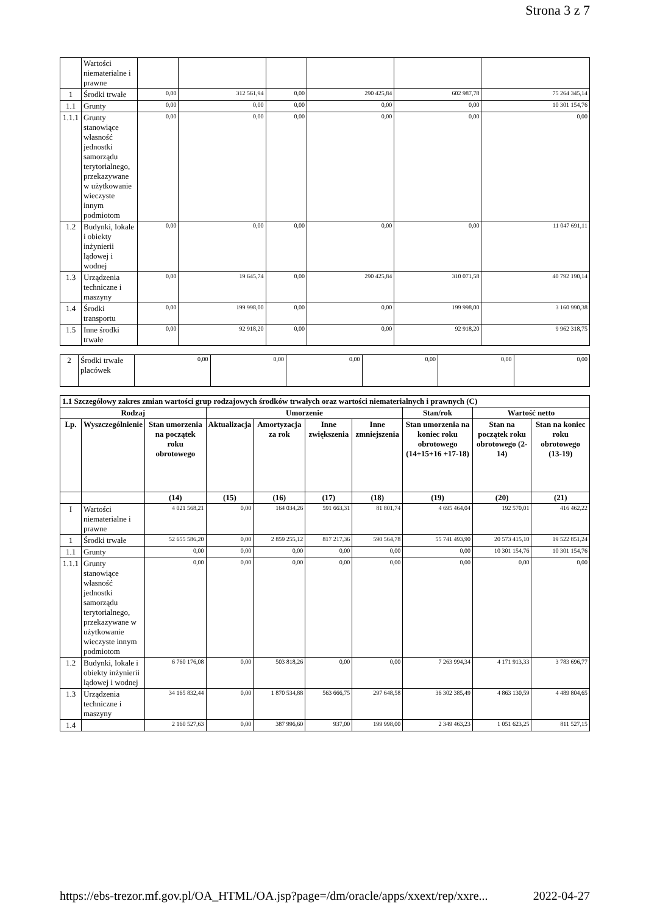Strona 3 z 7
| | Wartości niematerialne i prawne | | | | | | |
| 1 | Środki trwałe | 0,00 | 312 561,94 | 0,00 | 290 425,84 | 602 987,78 | 75 264 345,14 |
| 1.1 | Grunty | 0,00 | 0,00 | 0,00 | 0,00 | 0,00 | 10 301 154,76 |
| 1.1.1 | Grunty stanowiące własność jednostki samorządu terytorialnego, przekazywane w użytkowanie wieczyste innym podmiotom | 0,00 | 0,00 | 0,00 | 0,00 | 0,00 | 0,00 |
| 1.2 | Budynki, lokale i obiekty inżynierii lądowej i wodnej | 0,00 | 0,00 | 0,00 | 0,00 | 0,00 | 11 047 691,11 |
| 1.3 | Urządzenia techniczne i maszyny | 0,00 | 19 645,74 | 0,00 | 290 425,84 | 310 071,58 | 40 792 190,14 |
| 1.4 | Środki transportu | 0,00 | 199 998,00 | 0,00 | 0,00 | 199 998,00 | 3 160 990,38 |
| 1.5 | Inne środki trwałe | 0,00 | 92 918,20 | 0,00 | 0,00 | 92 918,20 | 9 962 318,75 |
| 2 | Środki trwałe placówek | 0,00 | 0,00 | 0,00 | 0,00 | 0,00 | 0,00 |
| 1.1 Szczegółowy zakres zmian wartości grup rodzajowych środków trwałych oraz wartości niematerialnych i prawnych (C) | | | | | | | | | |
| --- | --- | --- | --- | --- | --- | --- | --- | --- | --- |
| Rodzaj | | | Umorzenie | | | | Stan/rok | Wartość netto | |
| Lp. | Wyszczególnienie | Stan umorzenia na początek roku obrotowego | Aktualizacja | Amortyzacja za rok | Inne zwiększenia | Inne zmniejszenia | Stan umorzenia na koniec roku obrotowego (14+15+16 +17-18) | Stan na początek roku obrotowego (2-14) | Stan na koniec roku obrotowego (13-19) |
| | | (14) | (15) | (16) | (17) | (18) | (19) | (20) | (21) |
| I | Wartości niematerialne i prawne | 4 021 568,21 | 0,00 | 164 034,26 | 591 663,31 | 81 801,74 | 4 695 464,04 | 192 570,01 | 416 462,22 |
| 1 | Środki trwałe | 52 655 586,20 | 0,00 | 2 859 255,12 | 817 217,36 | 590 564,78 | 55 741 493,90 | 20 573 415,10 | 19 522 851,24 |
| 1.1 | Grunty | 0,00 | 0,00 | 0,00 | 0,00 | 0,00 | 0,00 | 10 301 154,76 | 10 301 154,76 |
| 1.1.1 | Grunty stanowiące własność jednostki samorządu terytorialnego, przekazywane w użytkowanie wieczyste innym podmiotom | 0,00 | 0,00 | 0,00 | 0,00 | 0,00 | 0,00 | 0,00 | 0,00 |
| 1.2 | Budynki, lokale i obiekty inżynierii lądowej i wodnej | 6 760 176,08 | 0,00 | 503 818,26 | 0,00 | 0,00 | 7 263 994,34 | 4 171 913,33 | 3 783 696,77 |
| 1.3 | Urządzenia techniczne i maszyny | 34 165 832,44 | 0,00 | 1 870 534,88 | 563 666,75 | 297 648,58 | 36 302 385,49 | 4 863 130,59 | 4 489 804,65 |
| 1.4 | | 2 160 527,63 | 0,00 | 387 996,60 | 937,00 | 199 998,00 | 2 349 463,23 | 1 051 623,25 | 811 527,15 |
https://ebs-trezor.mf.gov.pl/OA_HTML/OA.jsp?page=/dm/oracle/apps/xxext/rep/xxre... 2022-04-27